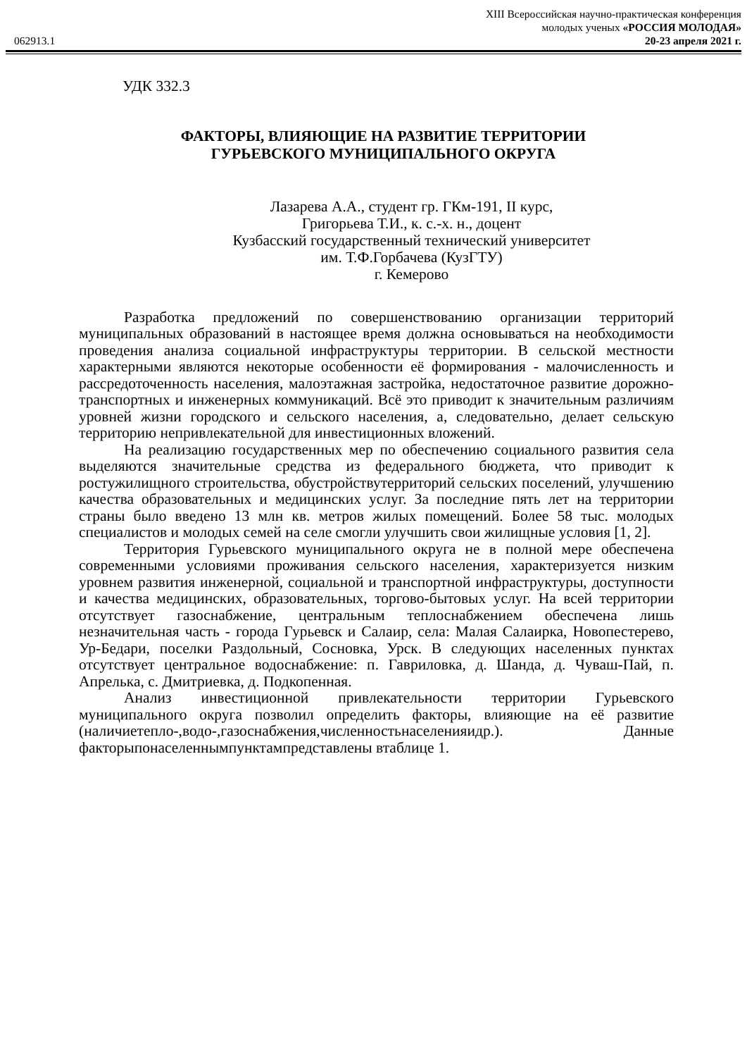XIII Всероссийская научно-практическая конференция
молодых ученых «РОССИЯ МОЛОДАЯ»
062913.1 20-23 апреля 2021 г.
УДК 332.3
ФАКТОРЫ, ВЛИЯЮЩИЕ НА РАЗВИТИЕ ТЕРРИТОРИИ
ГУРЬЕВСКОГО МУНИЦИПАЛЬНОГО ОКРУГА
Лазарева А.А., студент гр. ГКм-191, II курс,
Григорьева Т.И., к. с.-х. н., доцент
Кузбасский государственный технический университет
им. Т.Ф.Горбачева (КузГТУ)
г. Кемерово
Разработка предложений по совершенствованию организации территорий муниципальных образований в настоящее время должна основываться на необходимости проведения анализа социальной инфраструктуры территории. В сельской местности характерными являются некоторые особенности её формирования - малочисленность и рассредоточенность населения, малоэтажная застройка, недостаточное развитие дорожно-транспортных и инженерных коммуникаций. Всё это приводит к значительным различиям уровней жизни городского и сельского населения, а, следовательно, делает сельскую территорию непривлекательной для инвестиционных вложений.
На реализацию государственных мер по обеспечению социального развития села выделяются значительные средства из федерального бюджета, что приводит к ростужилищного строительства, обустройствутерриторий сельских поселений, улучшению качества образовательных и медицинских услуг. За последние пять лет на территории страны было введено 13 млн кв. метров жилых помещений. Более 58 тыс. молодых специалистов и молодых семей на селе смогли улучшить свои жилищные условия [1, 2].
Территория Гурьевского муниципального округа не в полной мере обеспечена современными условиями проживания сельского населения, характеризуется низким уровнем развития инженерной, социальной и транспортной инфраструктуры, доступности и качества медицинских, образовательных, торгово-бытовых услуг. На всей территории отсутствует газоснабжение, центральным теплоснабжением обеспечена лишь незначительная часть - города Гурьевск и Салаир, села: Малая Салаирка, Новопестерево, Ур-Бедари, поселки Раздольный, Сосновка, Урск. В следующих населенных пунктах отсутствует центральное водоснабжение: п. Гавриловка, д. Шанда, д. Чуваш-Пай, п. Апрелька, с. Дмитриевка, д. Подкопенная.
Анализ инвестиционной привлекательности территории Гурьевского муниципального округа позволил определить факторы, влияющие на её развитие (наличиетепло-,водо-,газоснабжения,численностьнаселенияидр.). Данные факторыпонаселеннымпунктампредставлены втаблице 1.